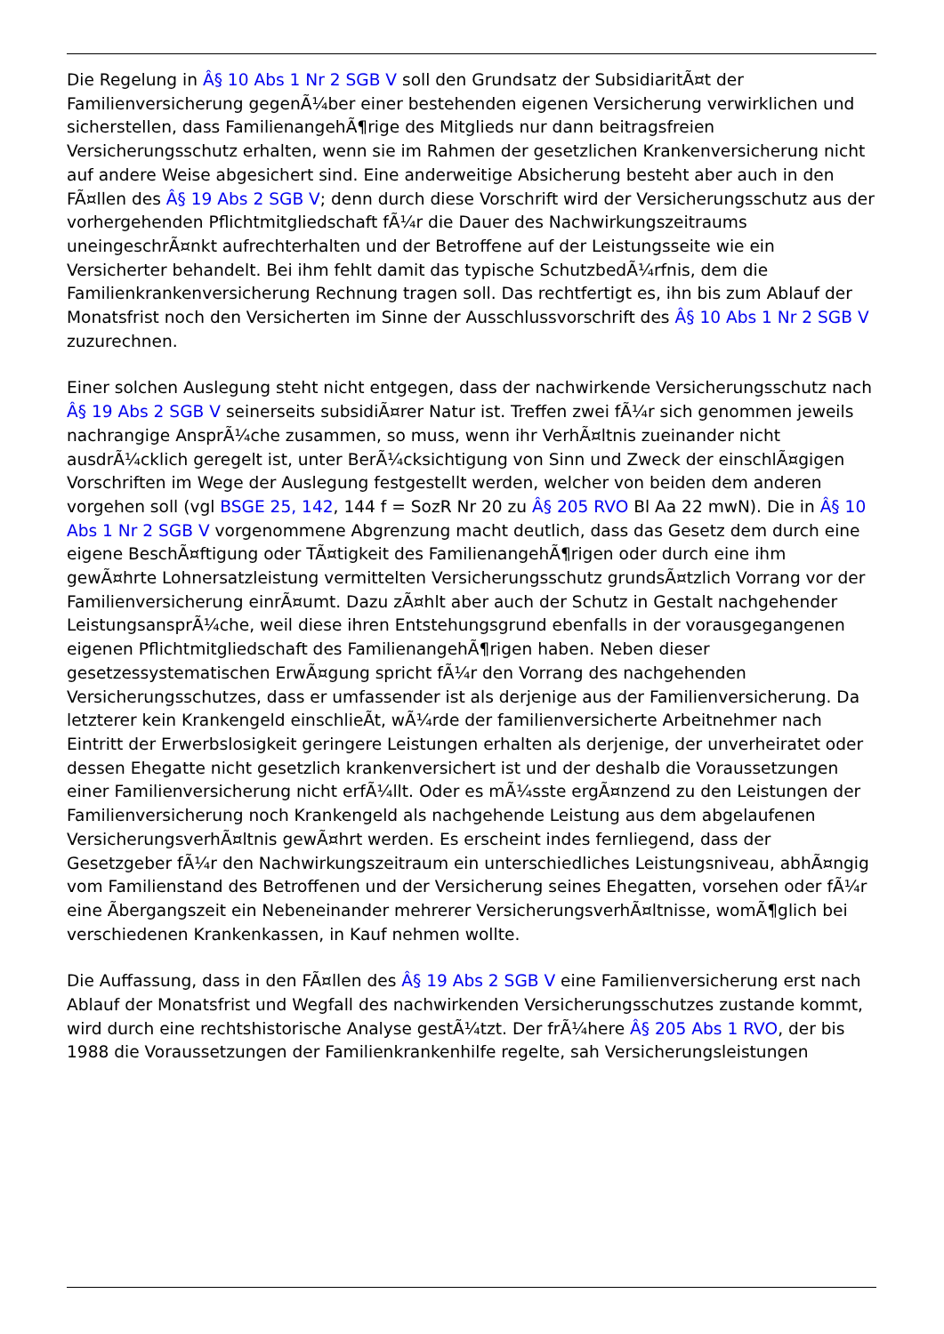Die Regelung in Â§ 10 Abs 1 Nr 2 SGB V soll den Grundsatz der SubsidiaritÃ¤t der Familienversicherung gegenÃ¼ber einer bestehenden eigenen Versicherung verwirklichen und sicherstellen, dass FamilienangehÃ¶rige des Mitglieds nur dann beitragsfreien Versicherungsschutz erhalten, wenn sie im Rahmen der gesetzlichen Krankenversicherung nicht auf andere Weise abgesichert sind. Eine anderweitige Absicherung besteht aber auch in den FÃ¤llen des Â§ 19 Abs 2 SGB V; denn durch diese Vorschrift wird der Versicherungsschutz aus der vorhergehenden Pflichtmitgliedschaft fÃ¼r die Dauer des Nachwirkungszeitraums uneingeschrÃ¤nkt aufrechterhalten und der Betroffene auf der Leistungsseite wie ein Versicherter behandelt. Bei ihm fehlt damit das typische SchutzbedÃ¼rfnis, dem die Familienkrankenversicherung Rechnung tragen soll. Das rechtfertigt es, ihn bis zum Ablauf der Monatsfrist noch den Versicherten im Sinne der Ausschlussvorschrift des Â§ 10 Abs 1 Nr 2 SGB V zuzurechnen.
Einer solchen Auslegung steht nicht entgegen, dass der nachwirkende Versicherungsschutz nach Â§ 19 Abs 2 SGB V seinerseits subsidiÃ¤rer Natur ist. Treffen zwei fÃ¼r sich genommen jeweils nachrangige AnsprÃ¼che zusammen, so muss, wenn ihr VerhÃ¤ltnis zueinander nicht ausdrÃ¼cklich geregelt ist, unter BerÃ¼cksichtigung von Sinn und Zweck der einschlÃ¤gigen Vorschriften im Wege der Auslegung festgestellt werden, welcher von beiden dem anderen vorgehen soll (vgl BSGE 25, 142, 144 f = SozR Nr 20 zu Â§ 205 RVO Bl Aa 22 mwN). Die in Â§ 10 Abs 1 Nr 2 SGB V vorgenommene Abgrenzung macht deutlich, dass das Gesetz dem durch eine eigene BeschÃ¤ftigung oder TÃ¤tigkeit des FamilienangehÃ¶rigen oder durch eine ihm gewÃ¤hrte Lohnersatzleistung vermittelten Versicherungsschutz grundsÃ¤tzlich Vorrang vor der Familienversicherung einrÃ¤umt. Dazu zÃ¤hlt aber auch der Schutz in Gestalt nachgehender LeistungsansprÃ¼che, weil diese ihren Entstehungsgrund ebenfalls in der vorausgegangenen eigenen Pflichtmitgliedschaft des FamilienangehÃ¶rigen haben. Neben dieser gesetzessystematischen ErwÃ¤gung spricht fÃ¼r den Vorrang des nachgehenden Versicherungsschutzes, dass er umfassender ist als derjenige aus der Familienversicherung. Da letzterer kein Krankengeld einschlieÃt, wÃ¼rde der familienversicherte Arbeitnehmer nach Eintritt der Erwerbslosigkeit geringere Leistungen erhalten als derjenige, der unverheiratet oder dessen Ehegatte nicht gesetzlich krankenversichert ist und der deshalb die Voraussetzungen einer Familienversicherung nicht erfÃ¼llt. Oder es mÃ¼sste ergÃ¤nzend zu den Leistungen der Familienversicherung noch Krankengeld als nachgehende Leistung aus dem abgelaufenen VersicherungsverhÃ¤ltnis gewÃ¤hrt werden. Es erscheint indes fernliegend, dass der Gesetzgeber fÃ¼r den Nachwirkungszeitraum ein unterschiedliches Leistungsniveau, abhÃ¤ngig vom Familienstand des Betroffenen und der Versicherung seines Ehegatten, vorsehen oder fÃ¼r eine Ãbergangszeit ein Nebeneinander mehrerer VersicherungsverhÃ¤ltnisse, womÃ¶glich bei verschiedenen Krankenkassen, in Kauf nehmen wollte.
Die Auffassung, dass in den FÃ¤llen des Â§ 19 Abs 2 SGB V eine Familienversicherung erst nach Ablauf der Monatsfrist und Wegfall des nachwirkenden Versicherungsschutzes zustande kommt, wird durch eine rechtshistorische Analyse gestÃ¼tzt. Der frÃ¼here Â§ 205 Abs 1 RVO, der bis 1988 die Voraussetzungen der Familienkrankenhilfe regelte, sah Versicherungsleistungen